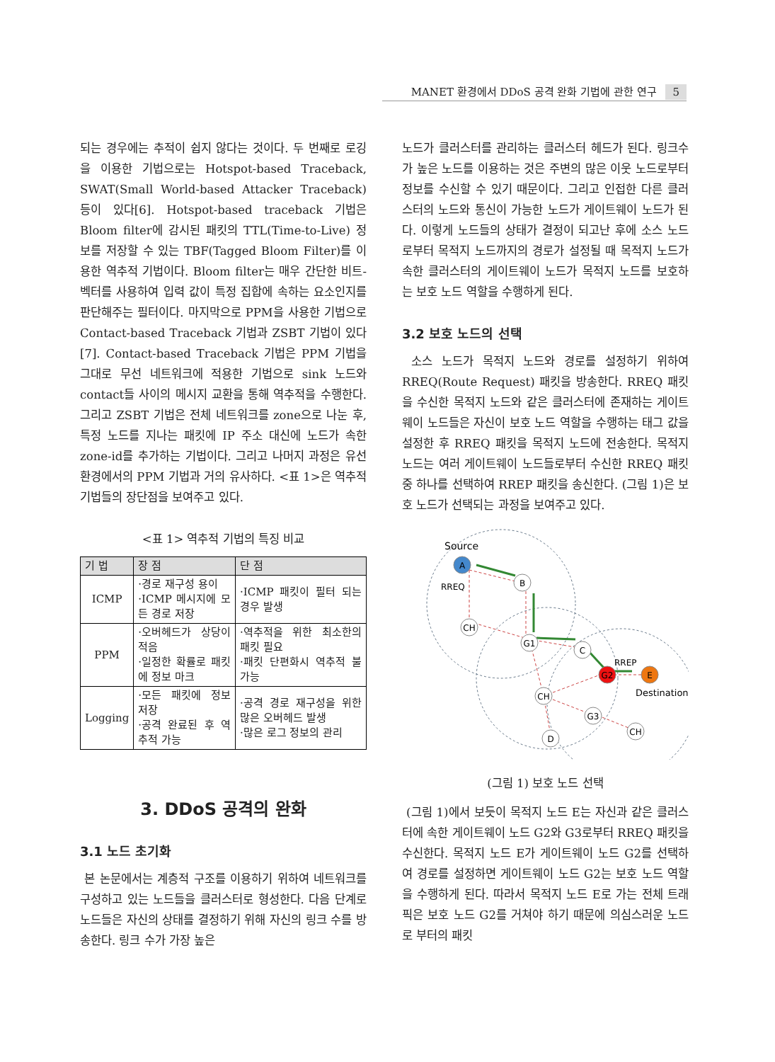MANET 환경에서 DDoS 공격 완화 기법에 관한 연구 5
되는 경우에는 추적이 쉽지 않다는 것이다. 두 번째로 로깅을 이용한 기법으로는 Hotspot-based Traceback, SWAT(Small World-based Attacker Traceback) 등이 있다[6]. Hotspot-based traceback 기법은 Bloom filter에 감시된 패킷의 TTL(Time-to-Live) 정보를 저장할 수 있는 TBF(Tagged Bloom Filter)를 이용한 역추적 기법이다. Bloom filter는 매우 간단한 비트-벡터를 사용하여 입력 값이 특정 집합에 속하는 요소인지를 판단해주는 필터이다. 마지막으로 PPM을 사용한 기법으로 Contact-based Traceback 기법과 ZSBT 기법이 있다[7]. Contact-based Traceback 기법은 PPM 기법을 그대로 무선 네트워크에 적용한 기법으로 sink 노드와 contact들 사이의 메시지 교환을 통해 역추적을 수행한다. 그리고 ZSBT 기법은 전체 네트워크를 zone으로 나눈 후, 특정 노드를 지나는 패킷에 IP 주소 대신에 노드가 속한 zone-id를 추가하는 기법이다. 그리고 나머지 과정은 유선 환경에서의 PPM 기법과 거의 유사하다. <표 1>은 역추적 기법들의 장단점을 보여주고 있다.
<표 1> 역추적 기법의 특징 비교
| 기 법 | 장 점 | 단 점 |
| --- | --- | --- |
| ICMP | ·경로 재구성 용이 ·ICMP 메시지에 모든 경로 저장 | ·ICMP 패킷이 필터 되는 경우 발생 |
| PPM | ·오버헤드가 상당이 적음 ·일정한 확률로 패킷에 정보 마크 | ·역추적을 위한 최소한의 패킷 필요 ·패킷 단편화시 역추적 불가능 |
| Logging | ·모든 패킷에 정보 저장 ·공격 완료된 후 역추적 가능 | ·공격 경로 재구성을 위한 많은 오버헤드 발생 ·많은 로그 정보의 관리 |
3. DDoS 공격의 완화
3.1 노드 초기화
본 논문에서는 계층적 구조를 이용하기 위하여 네트워크를 구성하고 있는 노드들을 클러스터로 형성한다. 다음 단계로 노드들은 자신의 상태를 결정하기 위해 자신의 링크 수를 방송한다. 링크 수가 가장 높은
노드가 클러스터를 관리하는 클러스터 헤드가 된다. 링크수가 높은 노드를 이용하는 것은 주변의 많은 이웃 노드로부터 정보를 수신할 수 있기 때문이다. 그리고 인접한 다른 클러스터의 노드와 통신이 가능한 노드가 게이트웨이 노드가 된다. 이렇게 노드들의 상태가 결정이 되고난 후에 소스 노드로부터 목적지 노드까지의 경로가 설정될 때 목적지 노드가 속한 클러스터의 게이트웨이 노드가 목적지 노드를 보호하는 보호 노드 역할을 수행하게 된다.
3.2 보호 노드의 선택
소스 노드가 목적지 노드와 경로를 설정하기 위하여 RREQ(Route Request) 패킷을 방송한다. RREQ 패킷을 수신한 목적지 노드와 같은 클러스터에 존재하는 게이트웨이 노드들은 자신이 보호 노드 역할을 수행하는 태그 값을 설정한 후 RREQ 패킷을 목적지 노드에 전송한다. 목적지 노드는 여러 게이트웨이 노드들로부터 수신한 RREQ 패킷 중 하나를 선택하여 RREP 패킷을 송신한다. (그림 1)은 보호 노드가 선택되는 과정을 보여주고 있다.
Source
RREQ
RREP
Destination
A
B
CH
G1
C
G2
E
CH
G3
CH
D
(그림 1) 보호 노드 선택
(그림 1)에서 보듯이 목적지 노드 E는 자신과 같은 클러스터에 속한 게이트웨이 노드 G2와 G3로부터 RREQ 패킷을 수신한다. 목적지 노드 E가 게이트웨이 노드 G2를 선택하여 경로를 설정하면 게이트웨이 노드 G2는 보호 노드 역할을 수행하게 된다. 따라서 목적지 노드 E로 가는 전체 트래픽은 보호 노드 G2를 거쳐야 하기 때문에 의심스러운 노드로 부터의 패킷